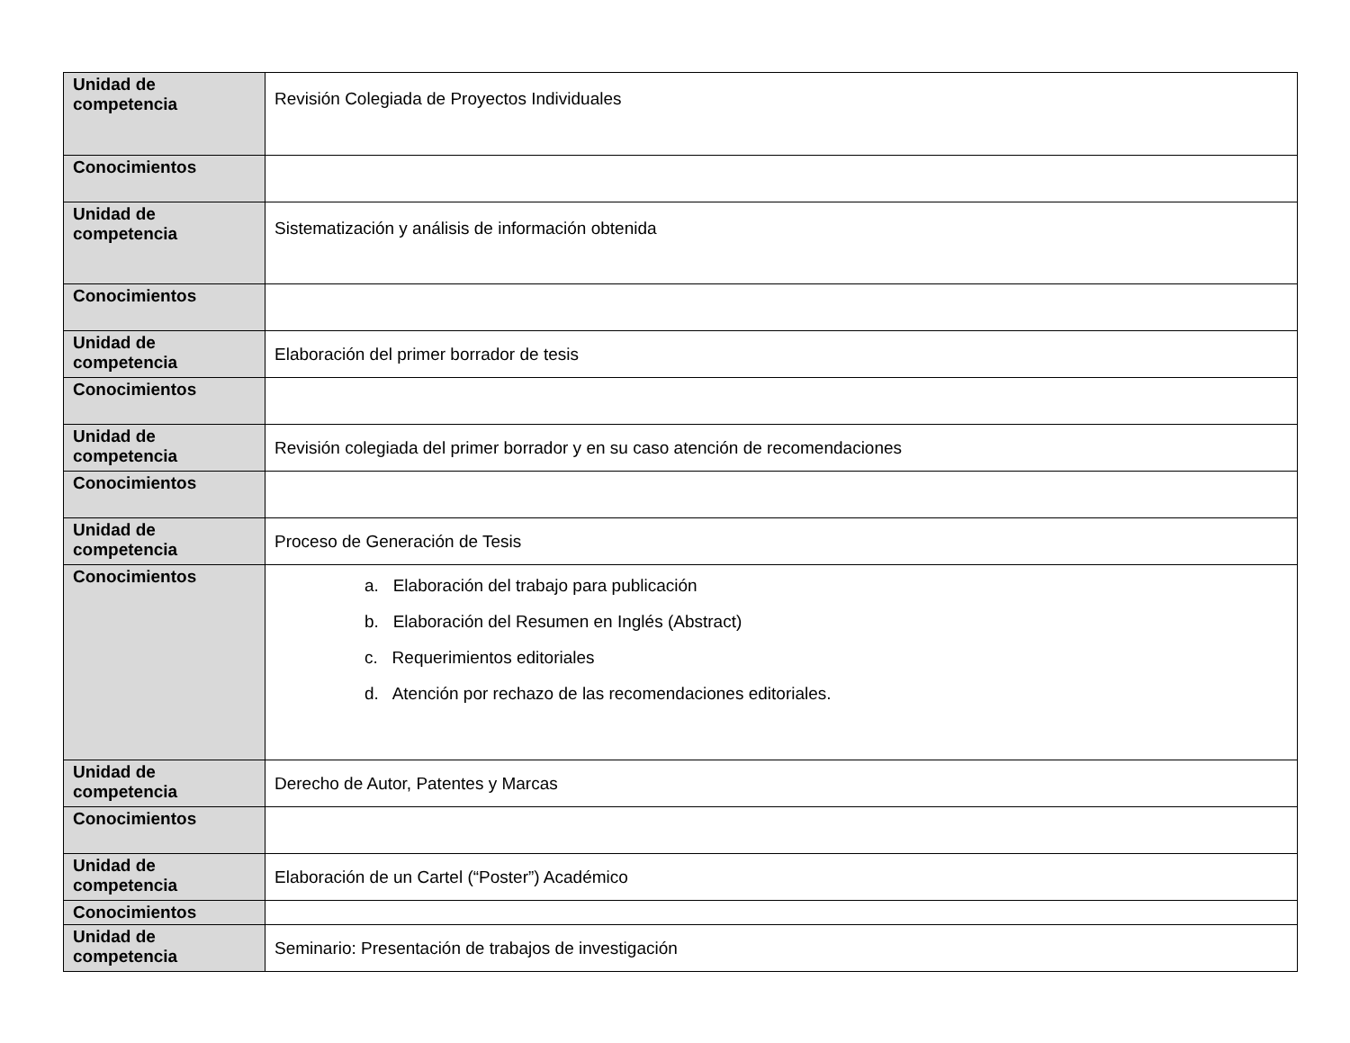| Unidad de competencia | Revisión Colegiada de Proyectos Individuales |
| Conocimientos | |
| Unidad de competencia | Sistematización y análisis de información obtenida |
| Conocimientos | |
| Unidad de competencia | Elaboración del primer borrador de tesis |
| Conocimientos | |
| Unidad de competencia | Revisión colegiada del primer borrador y en su caso atención de recomendaciones |
| Conocimientos | |
| Unidad de competencia | Proceso de Generación de Tesis |
| Conocimientos | a. Elaboración del trabajo para publicación b. Elaboración del Resumen en Inglés (Abstract) c. Requerimientos editoriales d. Atención por rechazo de las recomendaciones editoriales. |
| Unidad de competencia | Derecho de Autor, Patentes y Marcas |
| Conocimientos | |
| Unidad de competencia | Elaboración de un Cartel (“Poster”) Académico |
| Conocimientos | |
| Unidad de competencia | Seminario: Presentación de trabajos de investigación |